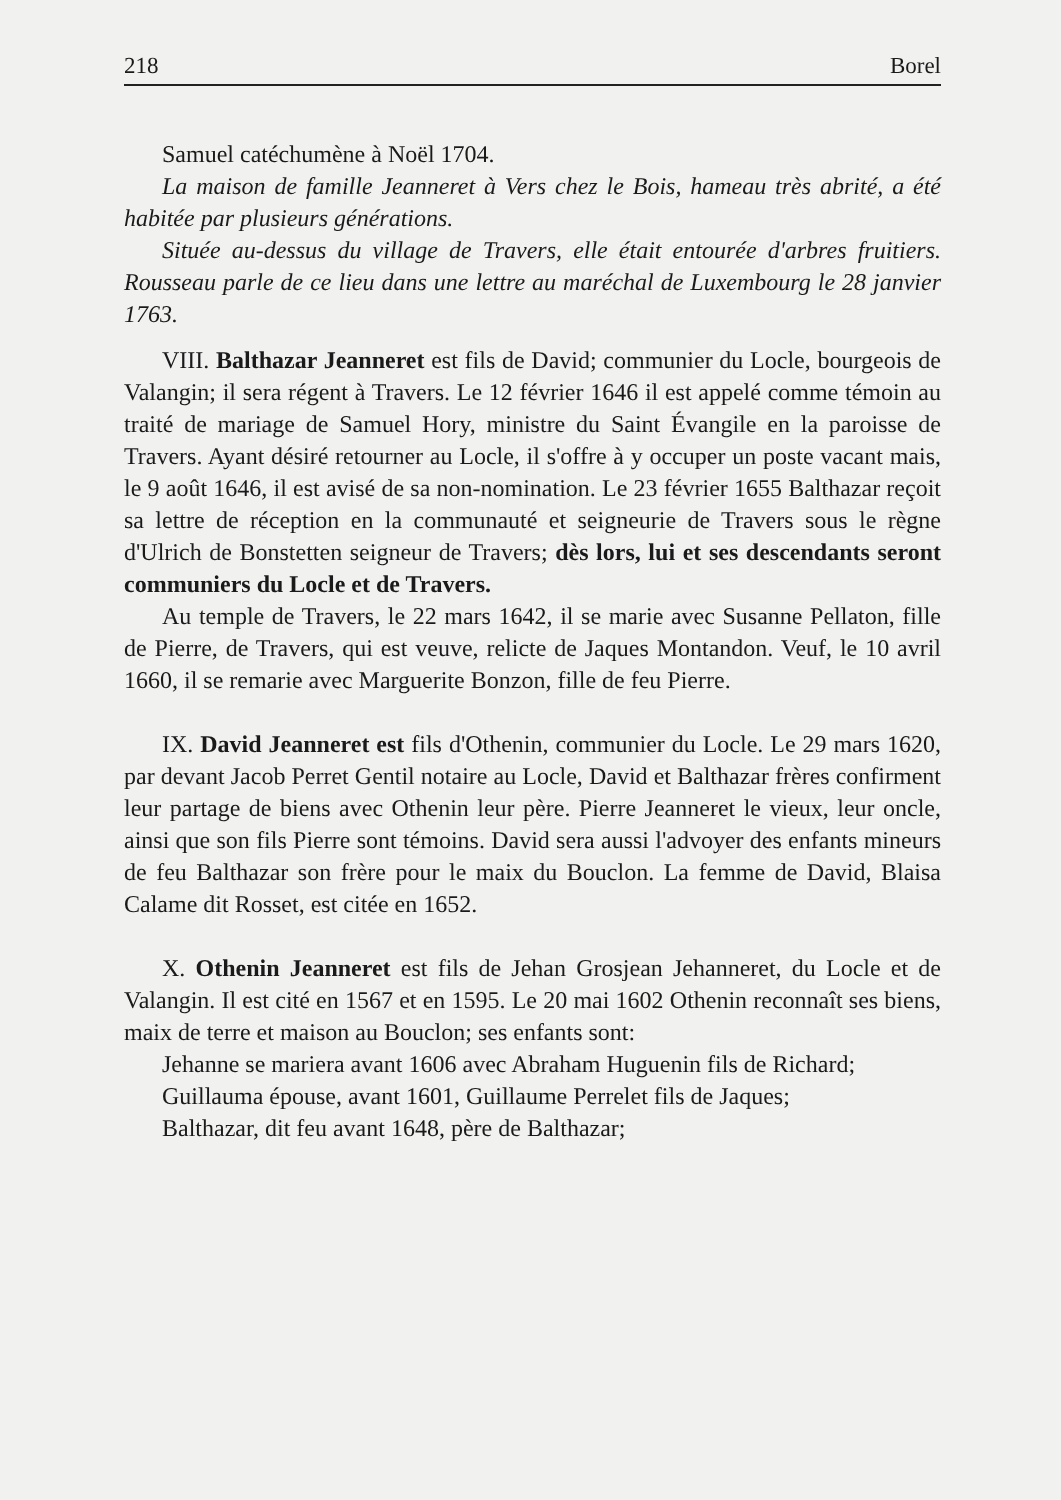218 Borel
Samuel catéchumène à Noël 1704.
La maison de famille Jeanneret à Vers chez le Bois, hameau très abrité, a été habitée par plusieurs générations.
Située au-dessus du village de Travers, elle était entourée d'arbres fruitiers. Rousseau parle de ce lieu dans une lettre au maréchal de Luxembourg le 28 janvier 1763.
VIII. Balthazar Jeanneret est fils de David; communier du Locle, bourgeois de Valangin; il sera régent à Travers. Le 12 février 1646 il est appelé comme témoin au traité de mariage de Samuel Hory, ministre du Saint Évangile en la paroisse de Travers. Ayant désiré retourner au Locle, il s'offre à y occuper un poste vacant mais, le 9 août 1646, il est avisé de sa non-nomination. Le 23 février 1655 Balthazar reçoit sa lettre de réception en la communauté et seigneurie de Travers sous le règne d'Ulrich de Bonstetten seigneur de Travers; dès lors, lui et ses descendants seront communiers du Locle et de Travers.
Au temple de Travers, le 22 mars 1642, il se marie avec Susanne Pellaton, fille de Pierre, de Travers, qui est veuve, relicte de Jaques Montandon. Veuf, le 10 avril 1660, il se remarie avec Marguerite Bonzon, fille de feu Pierre.
IX. David Jeanneret est fils d'Othenin, communier du Locle. Le 29 mars 1620, par devant Jacob Perret Gentil notaire au Locle, David et Balthazar frères confirment leur partage de biens avec Othenin leur père. Pierre Jeanneret le vieux, leur oncle, ainsi que son fils Pierre sont témoins. David sera aussi l'advoyer des enfants mineurs de feu Balthazar son frère pour le maix du Bouclon. La femme de David, Blaisa Calame dit Rosset, est citée en 1652.
X. Othenin Jeanneret est fils de Jehan Grosjean Jehanneret, du Locle et de Valangin. Il est cité en 1567 et en 1595. Le 20 mai 1602 Othenin reconnaît ses biens, maix de terre et maison au Bouclon; ses enfants sont:
Jehanne se mariera avant 1606 avec Abraham Huguenin fils de Richard;
Guillauma épouse, avant 1601, Guillaume Perrelet fils de Jaques;
Balthazar, dit feu avant 1648, père de Balthazar;